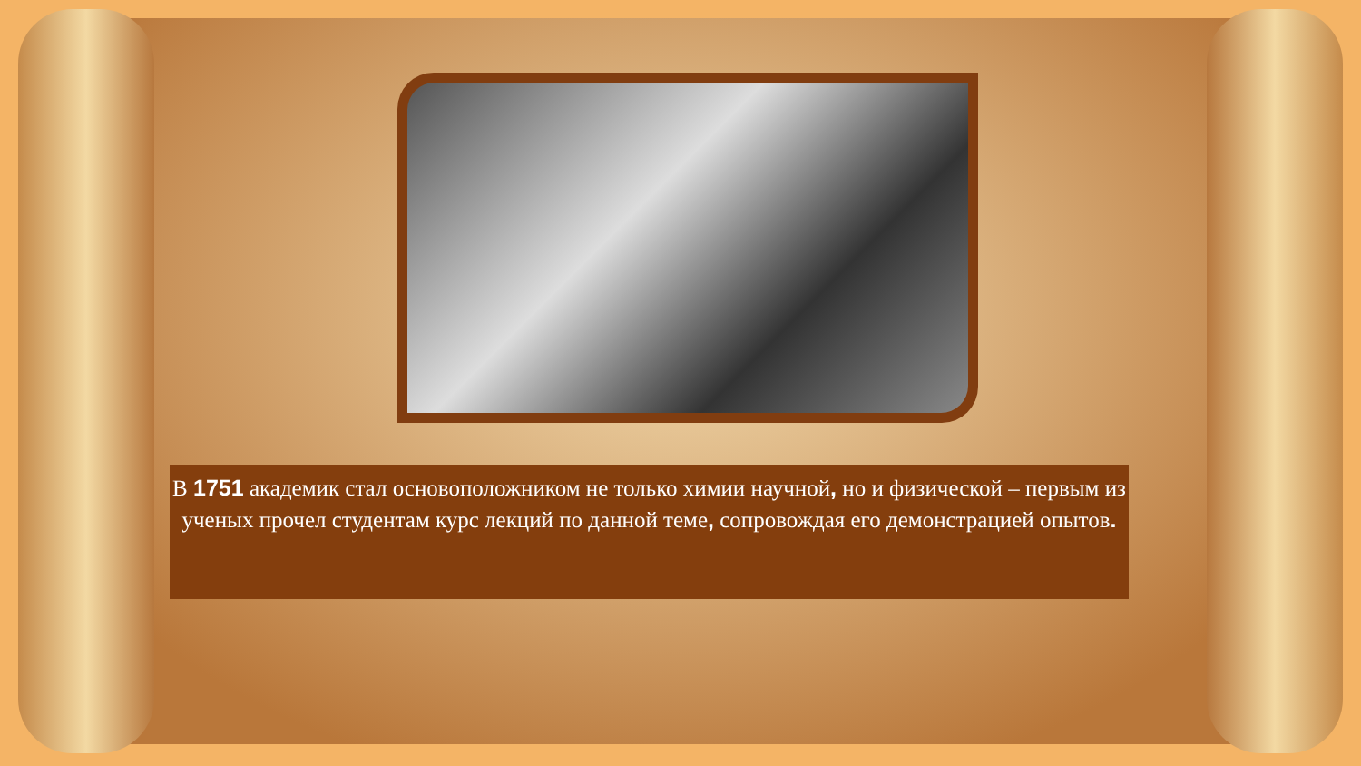В 1751 академик стал основоположником не только химии научной, но и физической – первым из ученых прочел студентам курс лекций по данной теме, сопровождая его демонстрацией опытов.